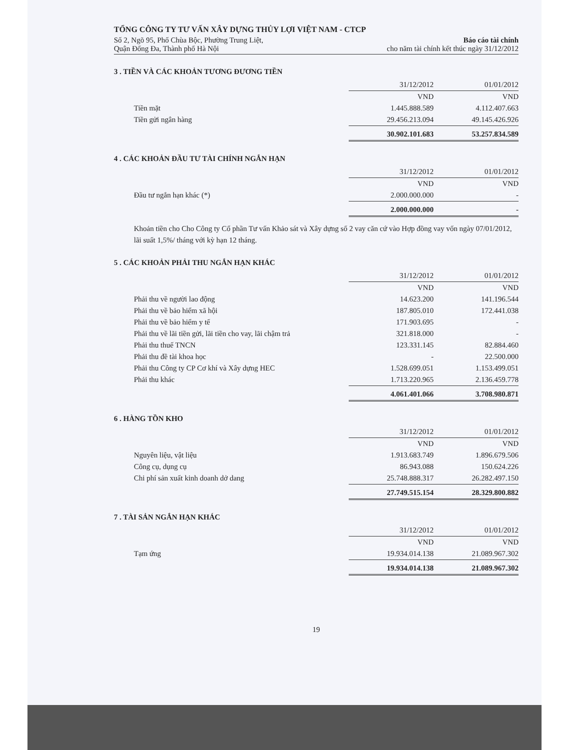TỔNG CÔNG TY TƯ VẤN XÂY DỰNG THỦY LỢI VIỆT NAM - CTCP
Số 2, Ngõ 95, Phố Chùa Bộc, Phường Trung Liệt,
Quận Đống Đa, Thành phố Hà Nội
Báo cáo tài chính
cho năm tài chính kết thúc ngày 31/12/2012
3 . TIỀN VÀ CÁC KHOẢN TƯƠNG ĐƯƠNG TIỀN
| | 31/12/2012 | 01/01/2012 |
| | VND | VND |
| Tiền mặt | 1.445.888.589 | 4.112.407.663 |
| Tiền gửi ngân hàng | 29.456.213.094 | 49.145.426.926 |
| | 30.902.101.683 | 53.257.834.589 |
4 . CÁC KHOẢN ĐẦU TƯ TÀI CHÍNH NGẮN HẠN
| | 31/12/2012 | 01/01/2012 |
| | VND | VND |
| Đầu tư ngắn hạn khác (*) | 2.000.000.000 | - |
| | 2.000.000.000 | - |
Khoản tiền cho Cho Công ty Cổ phần Tư vấn Khảo sát và Xây dựng số 2 vay căn cứ vào Hợp đồng vay vốn ngày 07/01/2012, lãi suất 1,5%/ tháng với kỳ hạn 12 tháng.
5 . CÁC KHOẢN PHẢI THU NGẮN HẠN KHÁC
| | 31/12/2012 | 01/01/2012 |
| | VND | VND |
| Phải thu về người lao động | 14.623.200 | 141.196.544 |
| Phải thu về bảo hiểm xã hội | 187.805.010 | 172.441.038 |
| Phải thu về bảo hiểm y tế | 171.903.695 | - |
| Phải thu về lãi tiền gửi, lãi tiền cho vay, lãi chậm trả | 321.818.000 | - |
| Phải thu thuế TNCN | 123.331.145 | 82.884.460 |
| Phải thu đề tài khoa học | - | 22.500.000 |
| Phải thu Công ty CP Cơ khí và Xây dựng HEC | 1.528.699.051 | 1.153.499.051 |
| Phải thu khác | 1.713.220.965 | 2.136.459.778 |
| | 4.061.401.066 | 3.708.980.871 |
6 . HÀNG TỒN KHO
| | 31/12/2012 | 01/01/2012 |
| | VND | VND |
| Nguyên liệu, vật liệu | 1.913.683.749 | 1.896.679.506 |
| Công cụ, dụng cụ | 86.943.088 | 150.624.226 |
| Chi phí sản xuất kinh doanh dở dang | 25.748.888.317 | 26.282.497.150 |
| | 27.749.515.154 | 28.329.800.882 |
7 . TÀI SẢN NGẮN HẠN KHÁC
| | 31/12/2012 | 01/01/2012 |
| | VND | VND |
| Tạm ứng | 19.934.014.138 | 21.089.967.302 |
| | 19.934.014.138 | 21.089.967.302 |
19